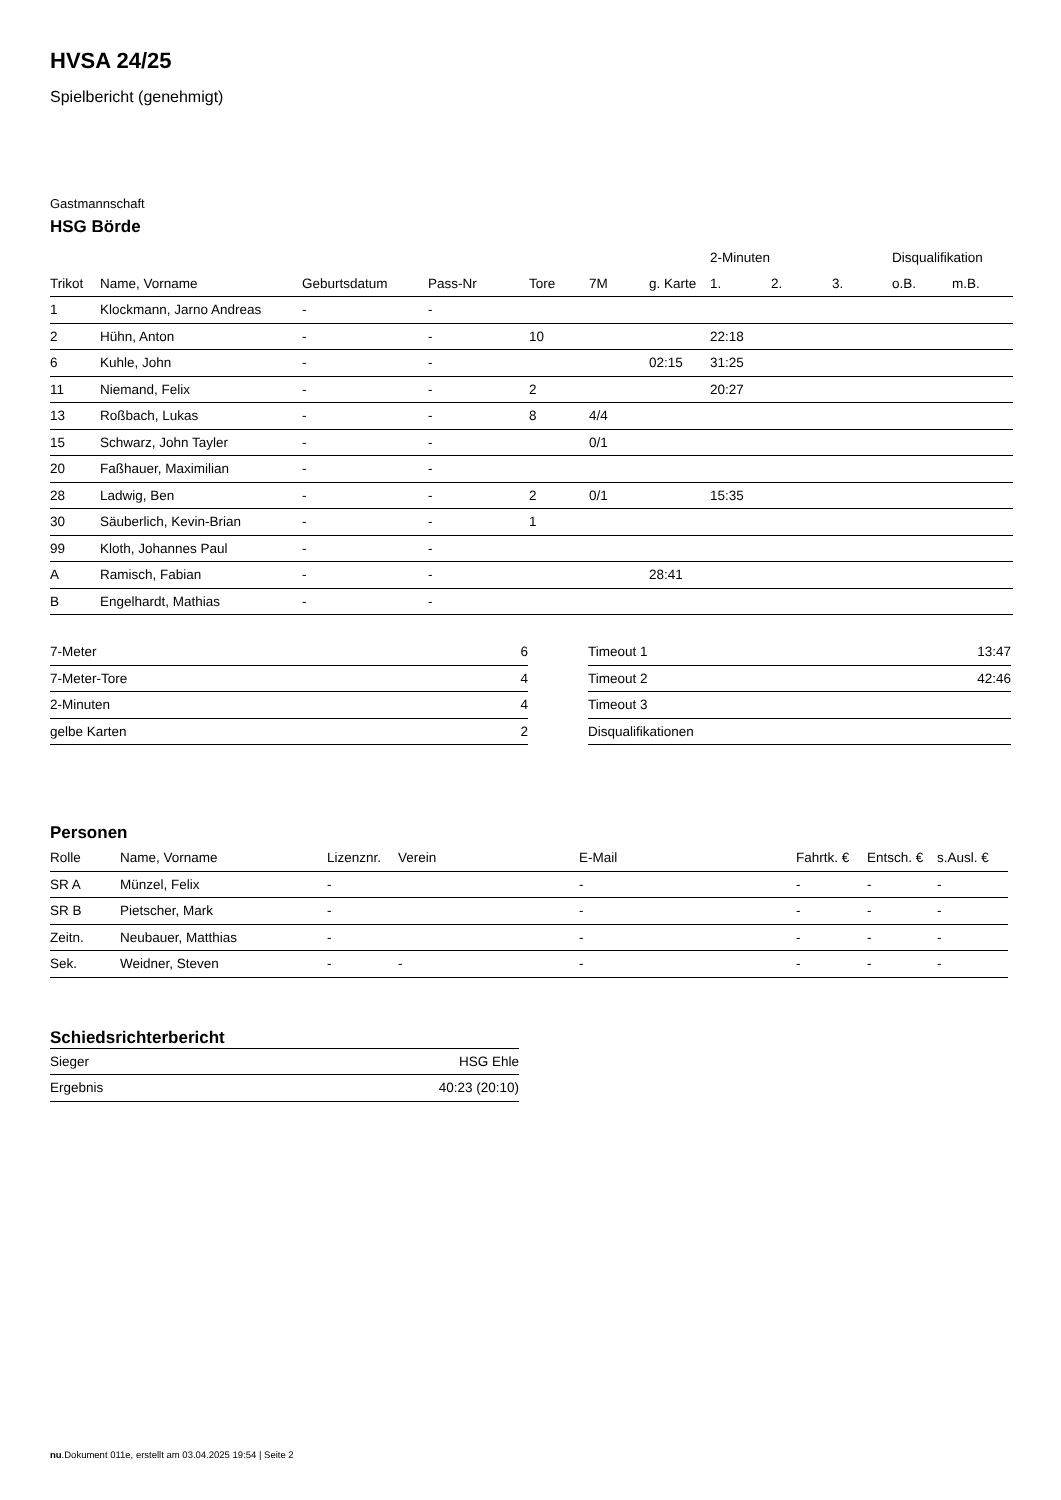HVSA 24/25
Spielbericht (genehmigt)
Gastmannschaft
HSG Börde
| | | | | | | | 2-Minuten | | | Disqualifikation | |
| --- | --- | --- | --- | --- | --- | --- | --- | --- | --- | --- | --- |
| Trikot | Name, Vorname | Geburtsdatum | Pass-Nr | Tore | 7M | g. Karte | 1. | 2. | 3. | o.B. | m.B. |
| 1 | Klockmann, Jarno Andreas | - | - | | | | | | | | |
| 2 | Hühn, Anton | - | - | 10 | | | 22:18 | | | | |
| 6 | Kuhle, John | - | - | | | 02:15 | 31:25 | | | | |
| 11 | Niemand, Felix | - | - | 2 | | | 20:27 | | | | |
| 13 | Roßbach, Lukas | - | - | 8 | 4/4 | | | | | | |
| 15 | Schwarz, John Tayler | - | - | | 0/1 | | | | | | |
| 20 | Faßhauer, Maximilian | - | - | | | | | | | | |
| 28 | Ladwig, Ben | - | - | 2 | 0/1 | | 15:35 | | | | |
| 30 | Säuberlich, Kevin-Brian | - | - | 1 | | | | | | | |
| 99 | Kloth, Johannes Paul | - | - | | | | | | | | |
| A | Ramisch, Fabian | - | - | | | 28:41 | | | | | |
| B | Engelhardt, Mathias | - | - | | | | | | | | |
| 7-Meter | 6 |
| 7-Meter-Tore | 4 |
| 2-Minuten | 4 |
| gelbe Karten | 2 |
| Timeout 1 | 13:47 |
| Timeout 2 | 42:46 |
| Timeout 3 | |
| Disqualifikationen | |
Personen
| Rolle | Name, Vorname | Lizenznr. | Verein | E-Mail | Fahrtk. € | Entsch. € | s.Ausl. € |
| --- | --- | --- | --- | --- | --- | --- | --- |
| SR A | Münzel, Felix | - | | - | - | - | - |
| SR B | Pietscher, Mark | - | | - | - | - | - |
| Zeitn. | Neubauer, Matthias | - | | - | - | - | - |
| Sek. | Weidner, Steven | - | - | - | - | - | - |
Schiedsrichterbericht
| Sieger | HSG Ehle |
| Ergebnis | 40:23 (20:10) |
nu.Dokument 011e, erstellt am 03.04.2025 19:54 | Seite 2